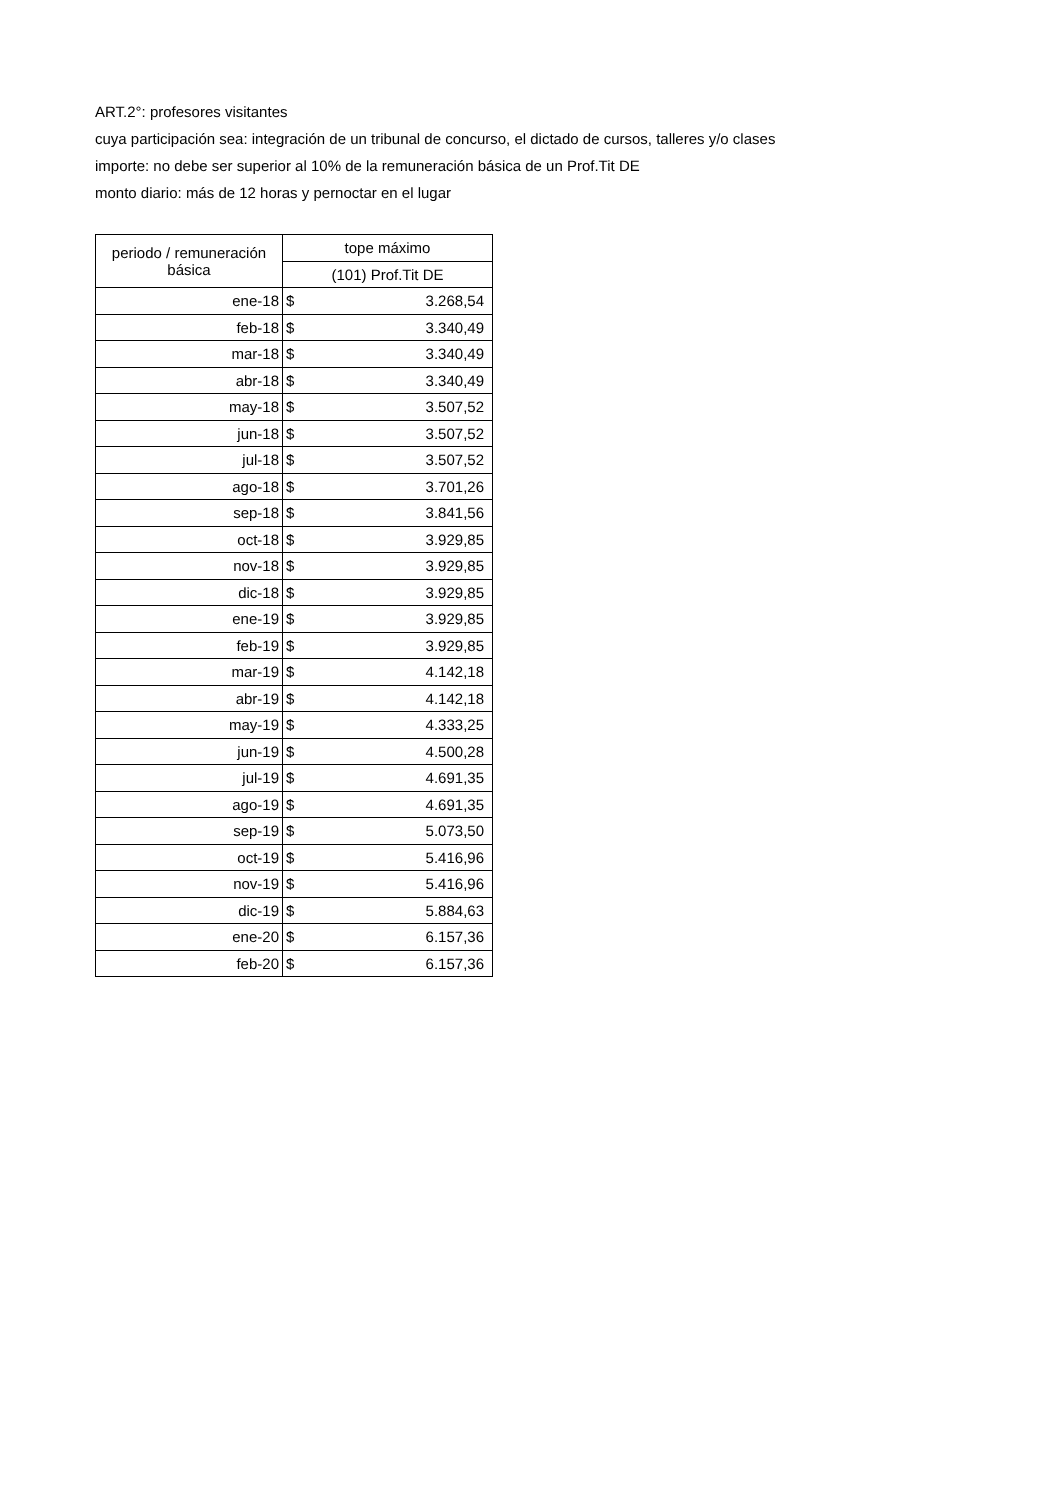ART.2°: profesores visitantes
cuya participación sea: integración de un tribunal de concurso, el dictado de cursos, talleres y/o clases
importe: no debe ser superior al 10% de la remuneración básica de un Prof.Tit DE
monto diario: más de 12 horas y pernoctar en el lugar
| periodo / remuneración básica | tope máximo | |
| --- | --- | --- |
| | (101) Prof.Tit DE | |
| ene-18 | $ | 3.268,54 |
| feb-18 | $ | 3.340,49 |
| mar-18 | $ | 3.340,49 |
| abr-18 | $ | 3.340,49 |
| may-18 | $ | 3.507,52 |
| jun-18 | $ | 3.507,52 |
| jul-18 | $ | 3.507,52 |
| ago-18 | $ | 3.701,26 |
| sep-18 | $ | 3.841,56 |
| oct-18 | $ | 3.929,85 |
| nov-18 | $ | 3.929,85 |
| dic-18 | $ | 3.929,85 |
| ene-19 | $ | 3.929,85 |
| feb-19 | $ | 3.929,85 |
| mar-19 | $ | 4.142,18 |
| abr-19 | $ | 4.142,18 |
| may-19 | $ | 4.333,25 |
| jun-19 | $ | 4.500,28 |
| jul-19 | $ | 4.691,35 |
| ago-19 | $ | 4.691,35 |
| sep-19 | $ | 5.073,50 |
| oct-19 | $ | 5.416,96 |
| nov-19 | $ | 5.416,96 |
| dic-19 | $ | 5.884,63 |
| ene-20 | $ | 6.157,36 |
| feb-20 | $ | 6.157,36 |